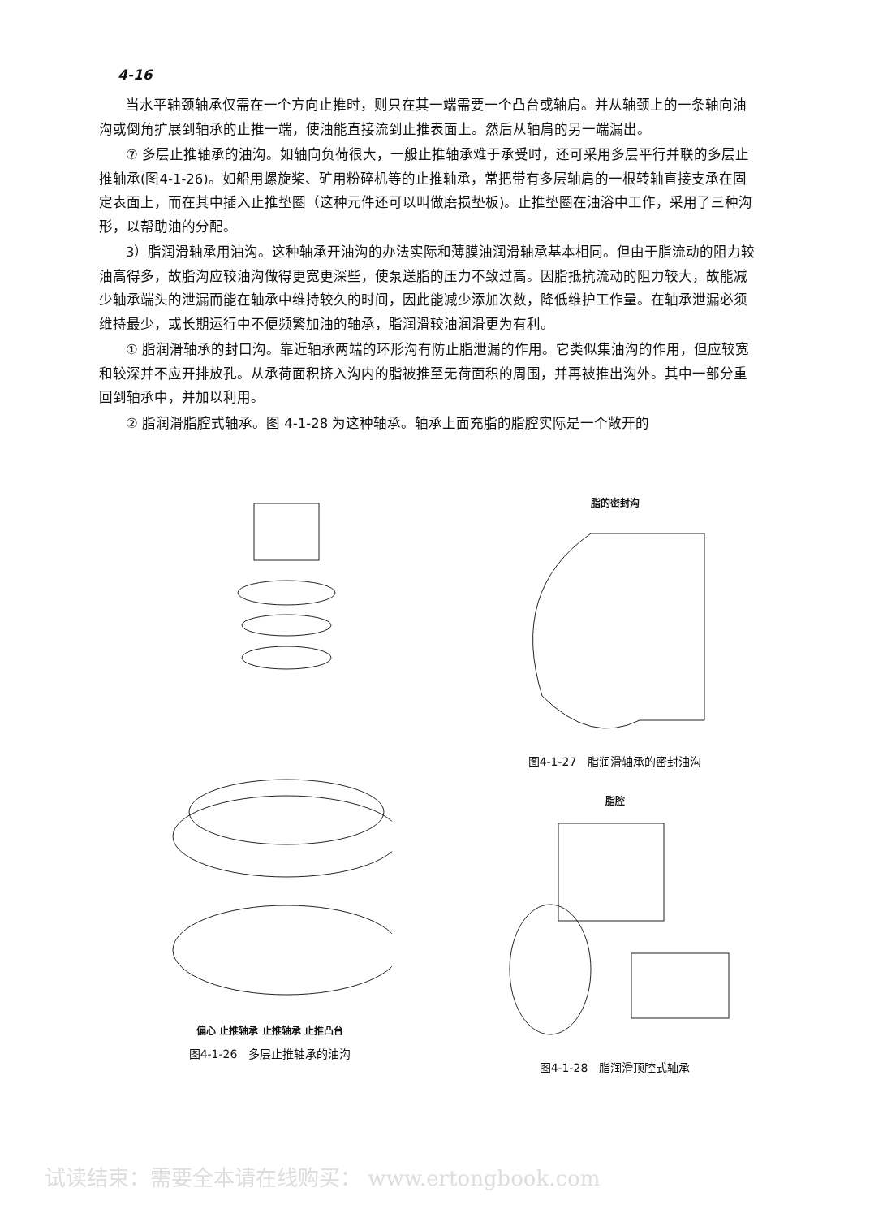4-16
当水平轴颈轴承仅需在一个方向止推时，则只在其一端需要一个凸台或轴肩。并从轴颈上的一条轴向油沟或倒角扩展到轴承的止推一端，使油能直接流到止推表面上。然后从轴肩的另一端漏出。
⑦ 多层止推轴承的油沟。如轴向负荷很大，一般止推轴承难于承受时，还可采用多层平行并联的多层止推轴承(图4-1-26)。如船用螺旋桨、矿用粉碎机等的止推轴承，常把带有多层轴肩的一根转轴直接支承在固定表面上，而在其中插入止推垫圈（这种元件还可以叫做磨损垫板)。止推垫圈在油浴中工作，采用了三种沟形，以帮助油的分配。
3）脂润滑轴承用油沟。这种轴承开油沟的办法实际和薄膜油润滑轴承基本相同。但由于脂流动的阻力较油高得多，故脂沟应较油沟做得更宽更深些，使泵送脂的压力不致过高。因脂抵抗流动的阻力较大，故能减少轴承端头的泄漏而能在轴承中维持较久的时间，因此能减少添加次数，降低维护工作量。在轴承泄漏必须维持最少，或长期运行中不便频繁加油的轴承，脂润滑较油润滑更为有利。
① 脂润滑轴承的封口沟。靠近轴承两端的环形沟有防止脂泄漏的作用。它类似集油沟的作用，但应较宽和较深并不应开排放孔。从承荷面积挤入沟内的脂被推至无荷面积的周围，并再被推出沟外。其中一部分重回到轴承中，并加以利用。
② 脂润滑脂腔式轴承。图 4-1-28 为这种轴承。轴承上面充脂的脂腔实际是一个敞开的
偏心 止推轴承 止推轴承 止推凸台
图4-1-26　多层止推轴承的油沟
脂的密封沟
图4-1-27　脂润滑轴承的密封油沟
脂腔
图4-1-28　脂润滑顶腔式轴承
试读结束：需要全本请在线购买： www.ertongbook.com